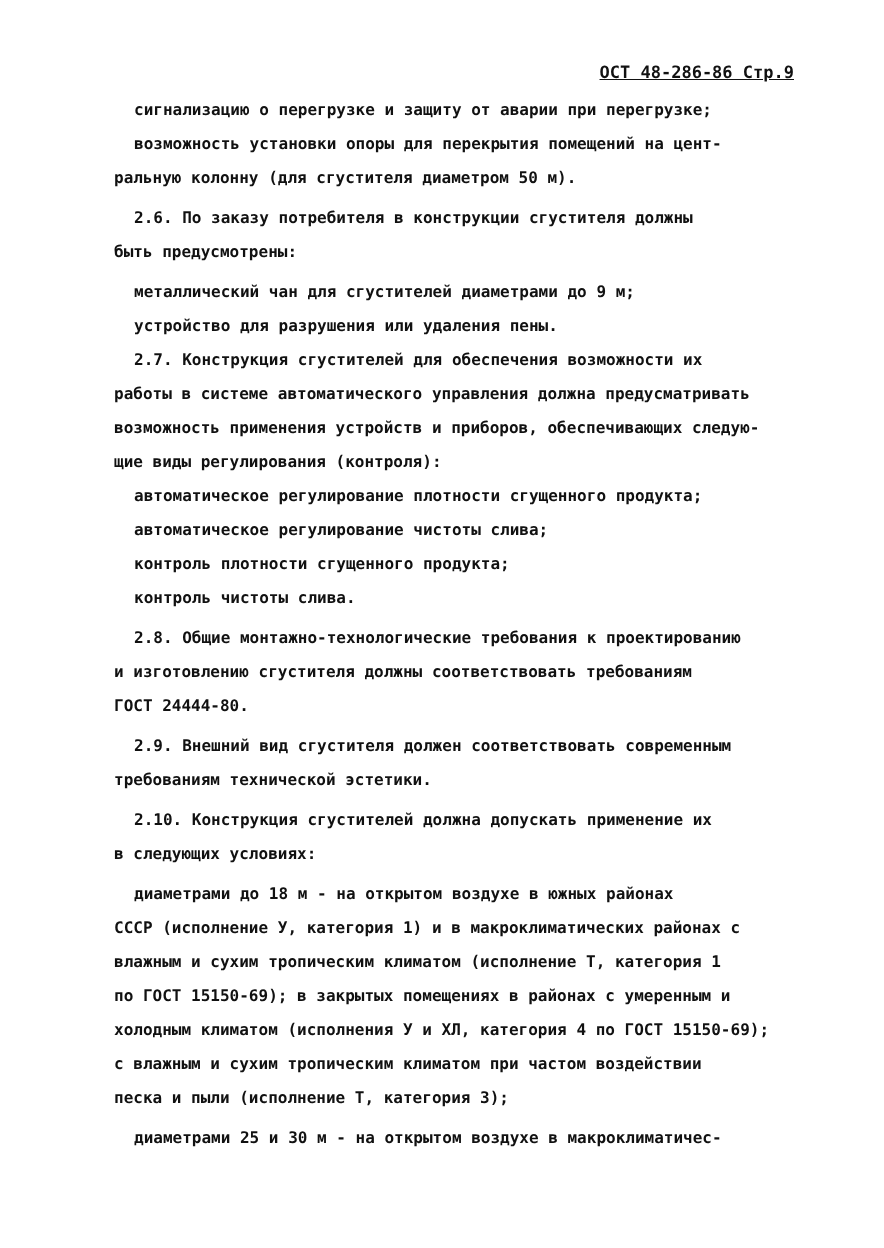ОСТ 48-286-86 Стр.9
сигнализацию о перегрузке и защиту от аварии при перегрузке;
возможность установки опоры для перекрытия помещений на цент-
ральную колонну (для сгустителя диаметром 50 м).
2.6. По заказу потребителя в конструкции сгустителя должны
быть предусмотрены:
металлический чан для сгустителей диаметрами до 9 м;
устройство для разрушения или удаления пены.
2.7. Конструкция сгустителей для обеспечения возможности их
работы в системе автоматического управления должна предусматривать
возможность применения устройств и приборов, обеспечивающих следую-
щие виды регулирования (контроля):
автоматическое регулирование плотности сгущенного продукта;
автоматическое регулирование чистоты слива;
контроль плотности сгущенного продукта;
контроль чистоты слива.
2.8. Общие монтажно-технологические требования к проектированию
и изготовлению сгустителя должны соответствовать требованиям
ГОСТ 24444-80.
2.9. Внешний вид сгустителя должен соответствовать современным
требованиям технической эстетики.
2.10. Конструкция сгустителей должна допускать применение их
в следующих условиях:
диаметрами до 18 м - на открытом воздухе в южных районах
СССР (исполнение У, категория 1) и в макроклиматических районах с
влажным и сухим тропическим климатом (исполнение Т, категория 1
по ГОСТ 15150-69); в закрытых помещениях в районах с умеренным и
холодным климатом (исполнения У и ХЛ, категория 4 по ГОСТ 15150-69);
с влажным и сухим тропическим климатом при частом воздействии
песка и пыли (исполнение Т, категория 3);
диаметрами 25 и 30 м - на открытом воздухе в макроклиматичес-